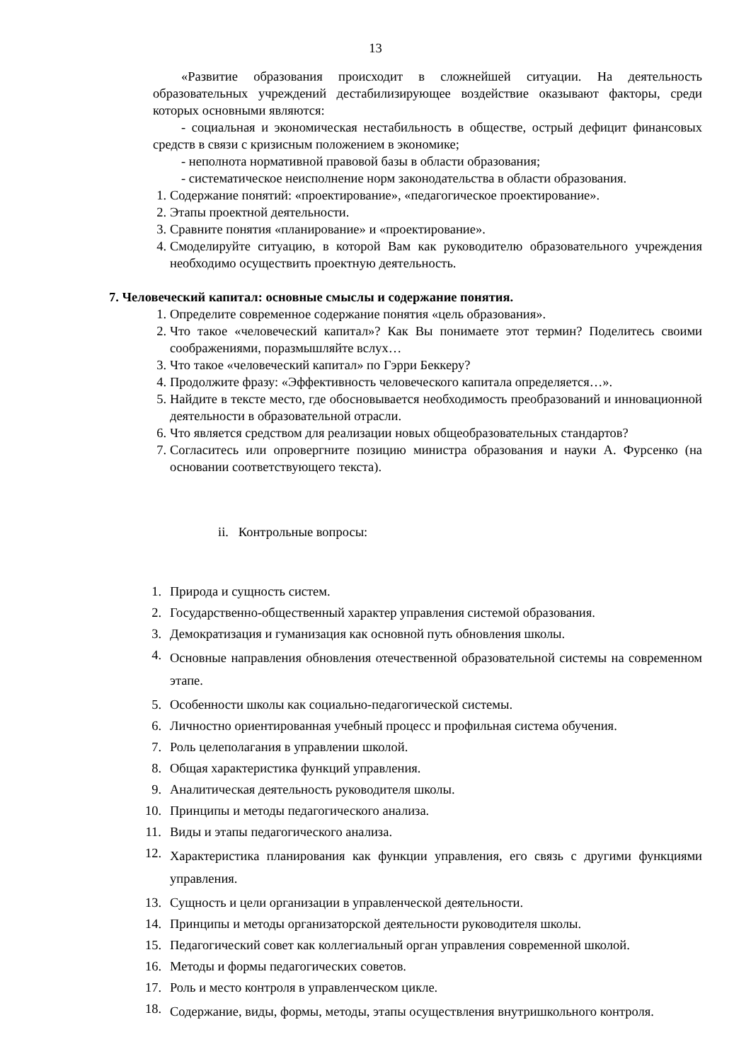13
«Развитие образования происходит в сложнейшей ситуации. На деятельность образовательных учреждений дестабилизирующее воздействие оказывают факторы, среди которых основными являются:
- социальная и экономическая нестабильность в обществе, острый дефицит финансовых средств в связи с кризисным положением в экономике;
- неполнота нормативной правовой базы в области образования;
- систематическое неисполнение норм законодательства в области образования.
1. Содержание понятий: «проектирование», «педагогическое проектирование».
2. Этапы проектной деятельности.
3. Сравните понятия «планирование» и «проектирование».
4. Смоделируйте ситуацию, в которой Вам как руководителю образовательного учреждения необходимо осуществить проектную деятельность.
7. Человеческий капитал: основные смыслы и содержание понятия.
1. Определите современное содержание понятия «цель образования».
2. Что такое «человеческий капитал»? Как Вы понимаете этот термин? Поделитесь своими соображениями, поразмышляйте вслух…
3. Что такое «человеческий капитал» по Гэрри Беккеру?
4. Продолжите фразу: «Эффективность человеческого капитала определяется…».
5. Найдите в тексте место, где обосновывается необходимость преобразований и инновационной деятельности в образовательной отрасли.
6. Что является средством для реализации новых общеобразовательных стандартов?
7. Согласитесь или опровергните позицию министра образования и науки А. Фурсенко (на основании соответствующего текста).
ii. Контрольные вопросы:
1. Природа и сущность систем.
2. Государственно-общественный характер управления системой образования.
3. Демократизация и гуманизация как основной путь обновления школы.
4. Основные направления обновления отечественной образовательной системы на современном этапе.
5. Особенности школы как социально-педагогической системы.
6. Личностно ориентированная учебный процесс и профильная система обучения.
7. Роль целеполагания в управлении школой.
8. Общая характеристика функций управления.
9. Аналитическая деятельность руководителя школы.
10. Принципы и методы педагогического анализа.
11. Виды и этапы педагогического анализа.
12. Характеристика планирования как функции управления, его связь с другими функциями управления.
13. Сущность и цели организации в управленческой деятельности.
14. Принципы и методы организаторской деятельности руководителя школы.
15. Педагогический совет как коллегиальный орган управления современной школой.
16. Методы и формы педагогических советов.
17. Роль и место контроля в управленческом цикле.
18. Содержание, виды, формы, методы, этапы осуществления внутришкольного контроля.